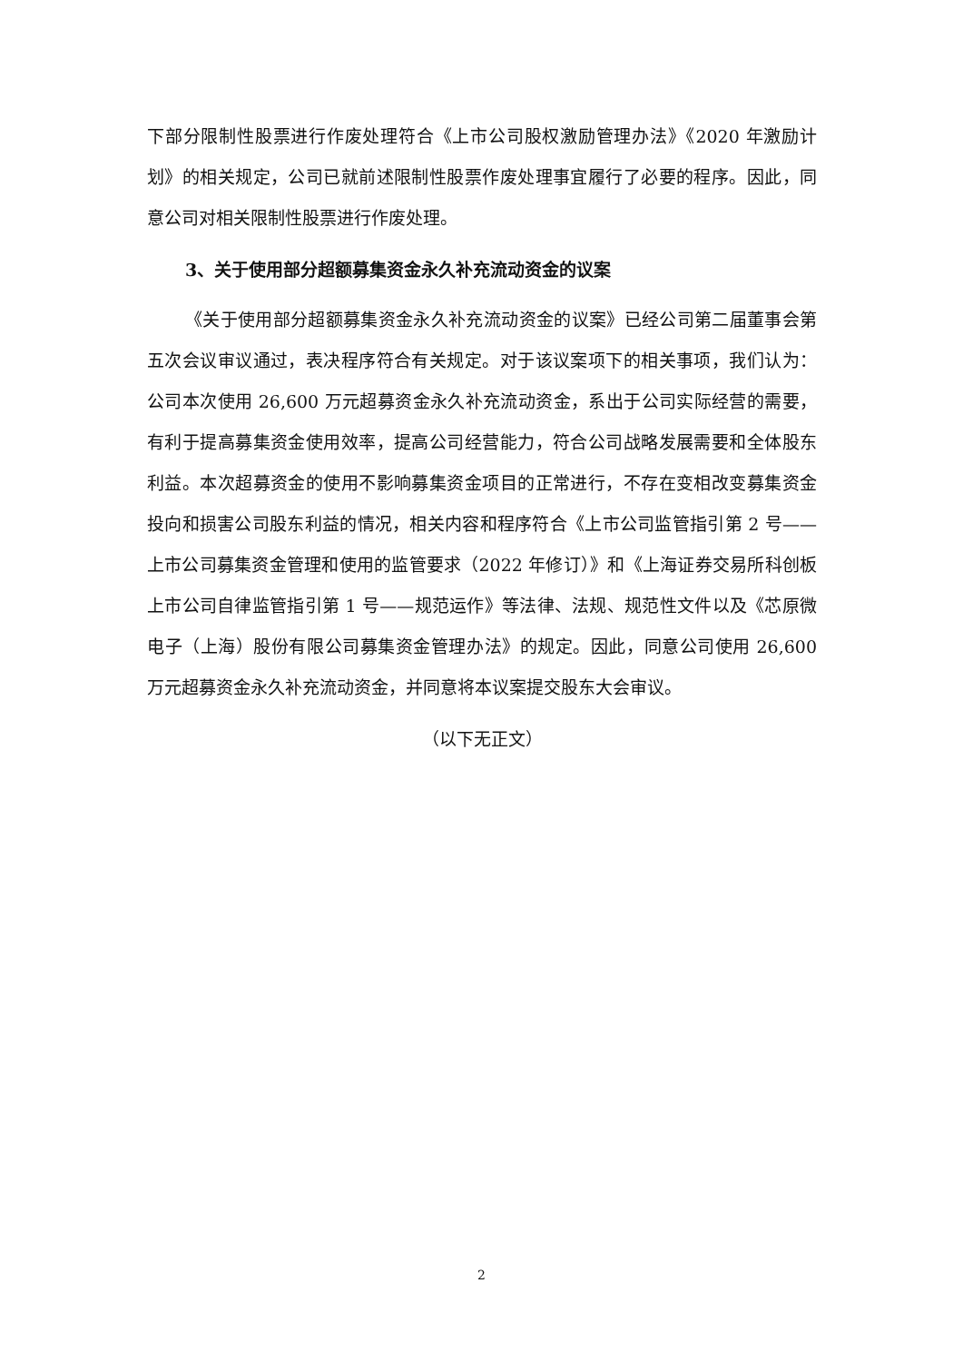下部分限制性股票进行作废处理符合《上市公司股权激励管理办法》《2020 年激励计划》的相关规定，公司已就前述限制性股票作废处理事宜履行了必要的程序。因此，同意公司对相关限制性股票进行作废处理。
3、关于使用部分超额募集资金永久补充流动资金的议案
《关于使用部分超额募集资金永久补充流动资金的议案》已经公司第二届董事会第五次会议审议通过，表决程序符合有关规定。对于该议案项下的相关事项，我们认为：公司本次使用 26,600 万元超募资金永久补充流动资金，系出于公司实际经营的需要，有利于提高募集资金使用效率，提高公司经营能力，符合公司战略发展需要和全体股东利益。本次超募资金的使用不影响募集资金项目的正常进行，不存在变相改变募集资金投向和损害公司股东利益的情况，相关内容和程序符合《上市公司监管指引第 2 号——上市公司募集资金管理和使用的监管要求（2022 年修订）》和《上海证券交易所科创板上市公司自律监管指引第 1 号——规范运作》等法律、法规、规范性文件以及《芯原微电子（上海）股份有限公司募集资金管理办法》的规定。因此，同意公司使用 26,600 万元超募资金永久补充流动资金，并同意将本议案提交股东大会审议。
（以下无正文）
2